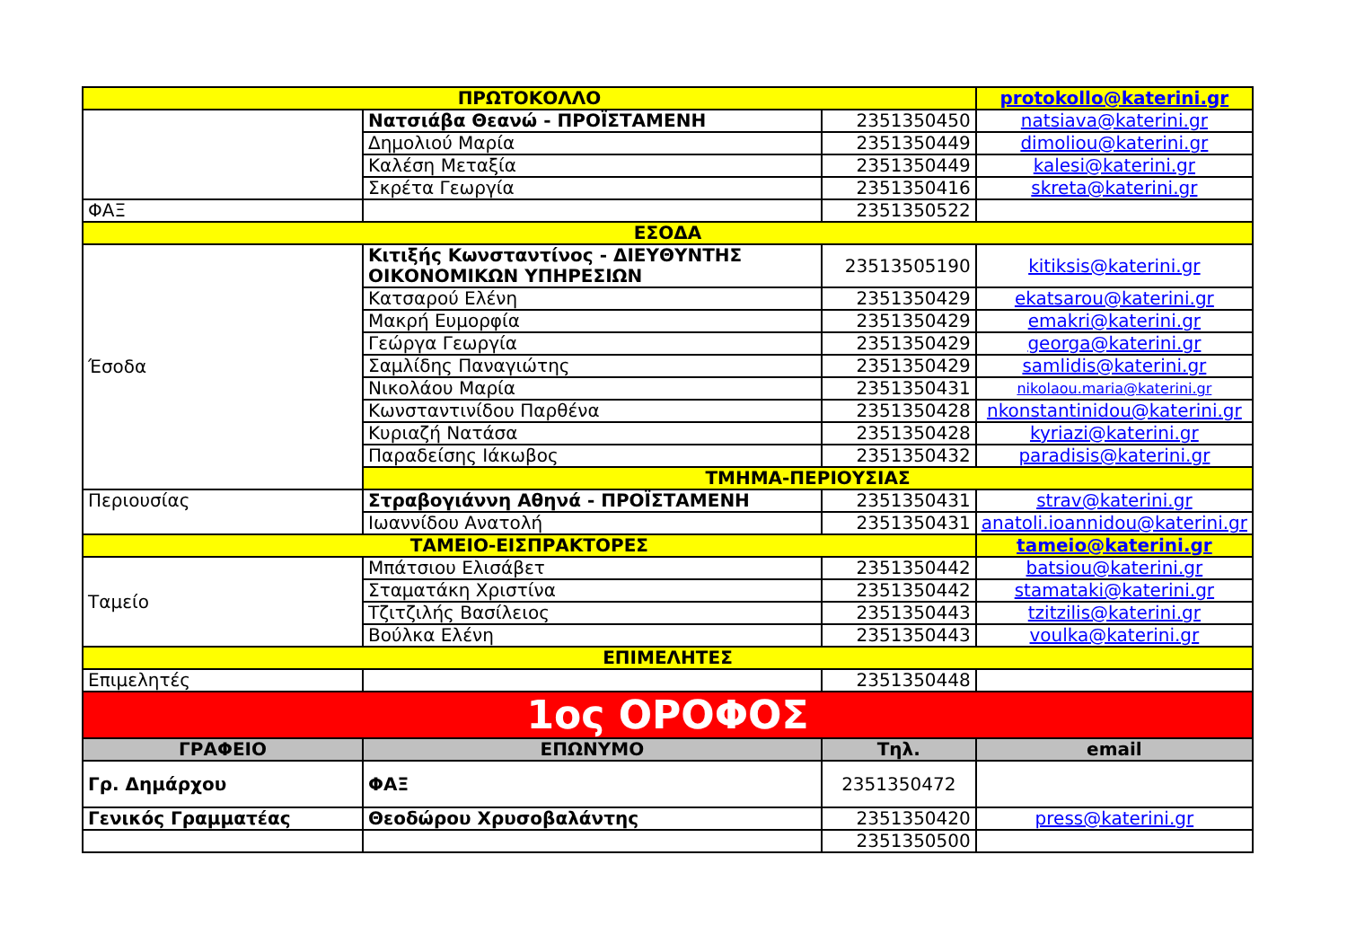| ΠΡΩΤΟΚΟΛΛΟ | | | protokollo@katerini.gr |
| | Νατσιάβα Θεανώ - ΠΡΟΪΣΤΑΜΕΝΗ | 2351350450 | natsiava@katerini.gr |
| | Δημολιού Μαρία | 2351350449 | dimoliou@katerini.gr |
| | Καλέση Μεταξία | 2351350449 | kalesi@katerini.gr |
| | Σκρέτα Γεωργία | 2351350416 | skreta@katerini.gr |
| ΦΑΞ | | 2351350522 | |
| ΕΣΟΔΑ | | | |
| Έσοδα | Κιτιξής Κωνσταντίνος - ΔΙΕΥΘΥΝΤΗΣ ΟΙΚΟΝΟΜΙΚΩΝ ΥΠΗΡΕΣΙΩΝ | 23513505190 | kitiksis@katerini.gr |
| | Κατσαρού Ελένη | 2351350429 | ekatsarou@katerini.gr |
| | Μακρή Ευμορφία | 2351350429 | emakri@katerini.gr |
| | Γεώργα Γεωργία | 2351350429 | georga@katerini.gr |
| | Σαμλίδης Παναγιώτης | 2351350429 | samlidis@katerini.gr |
| | Νικολάου Μαρία | 2351350431 | nikolaou.maria@katerini.gr |
| | Κωνσταντινίδου Παρθένα | 2351350428 | nkonstantinidou@katerini.gr |
| | Κυριαζή Νατάσα | 2351350428 | kyriazi@katerini.gr |
| | Παραδείσης Ιάκωβος | 2351350432 | paradisis@katerini.gr |
| | ΤΜΗΜΑ-ΠΕΡΙΟΥΣΙΑΣ | | |
| Περιουσίας | Στραβογιάννη Αθηνά - ΠΡΟΪΣΤΑΜΕΝΗ | 2351350431 | strav@katerini.gr |
| | Ιωαννίδου Ανατολή | 2351350431 | anatoli.ioannidou@katerini.gr |
| ΤΑΜΕΙΟ-ΕΙΣΠΡΑΚΤΟΡΕΣ | | | tameio@katerini.gr |
| Ταμείο | Μπάτσιου Ελισάβετ | 2351350442 | batsiou@katerini.gr |
| | Σταματάκη Χριστίνα | 2351350442 | stamataki@katerini.gr |
| | Τζιτζιλής Βασίλειος | 2351350443 | tzitzilis@katerini.gr |
| | Βούλκα Ελένη | 2351350443 | voulka@katerini.gr |
| ΕΠΙΜΕΛΗΤΕΣ | | | |
| Επιμελητές | | 2351350448 | |
| 1ος ΟΡΟΦΟΣ | | | |
| ΓΡΑΦΕΙΟ | ΕΠΩΝΥΜΟ | Τηλ. | email |
| Γρ. Δημάρχου | ΦΑΞ | 2351350472 | |
| Γενικός Γραμματέας | Θεοδώρου Χρυσοβαλάντης | 2351350420 | press@katerini.gr |
| | | 2351350500 | |